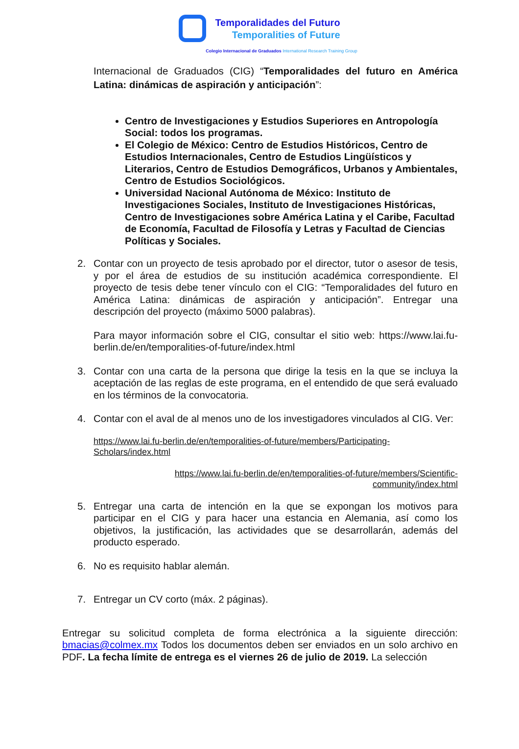Temporalidades del Futuro
Temporalities of Future
Colegio Internacional de Graduados International Research Training Group
Internacional de Graduados (CIG) “Temporalidades del futuro en América Latina: dinámicas de aspiración y anticipación”:
Centro de Investigaciones y Estudios Superiores en Antropología Social: todos los programas.
El Colegio de México: Centro de Estudios Históricos, Centro de Estudios Internacionales, Centro de Estudios Lingüísticos y Literarios, Centro de Estudios Demográficos, Urbanos y Ambientales, Centro de Estudios Sociológicos.
Universidad Nacional Autónoma de México: Instituto de Investigaciones Sociales, Instituto de Investigaciones Históricas, Centro de Investigaciones sobre América Latina y el Caribe, Facultad de Economía, Facultad de Filosofía y Letras y Facultad de Ciencias Políticas y Sociales.
2. Contar con un proyecto de tesis aprobado por el director, tutor o asesor de tesis, y por el área de estudios de su institución académica correspondiente. El proyecto de tesis debe tener vínculo con el CIG: “Temporalidades del futuro en América Latina: dinámicas de aspiración y anticipación”. Entregar una descripción del proyecto (máximo 5000 palabras).
Para mayor información sobre el CIG, consultar el sitio web: https://www.lai.fu-berlin.de/en/temporalities-of-future/index.html
3. Contar con una carta de la persona que dirige la tesis en la que se incluya la aceptación de las reglas de este programa, en el entendido de que será evaluado en los términos de la convocatoria.
4. Contar con el aval de al menos uno de los investigadores vinculados al CIG. Ver:
https://www.lai.fu-berlin.de/en/temporalities-of-future/members/Participating-Scholars/index.html
https://www.lai.fu-berlin.de/en/temporalities-of-future/members/Scientific-community/index.html
5. Entregar una carta de intención en la que se expongan los motivos para participar en el CIG y para hacer una estancia en Alemania, así como los objetivos, la justificación, las actividades que se desarrollarán, además del producto esperado.
6. No es requisito hablar alemán.
7. Entregar un CV corto (máx. 2 páginas).
Entregar su solicitud completa de forma electrónica a la siguiente dirección: bmacias@colmex.mx Todos los documentos deben ser enviados en un solo archivo en PDF. La fecha límite de entrega es el viernes 26 de julio de 2019. La selección